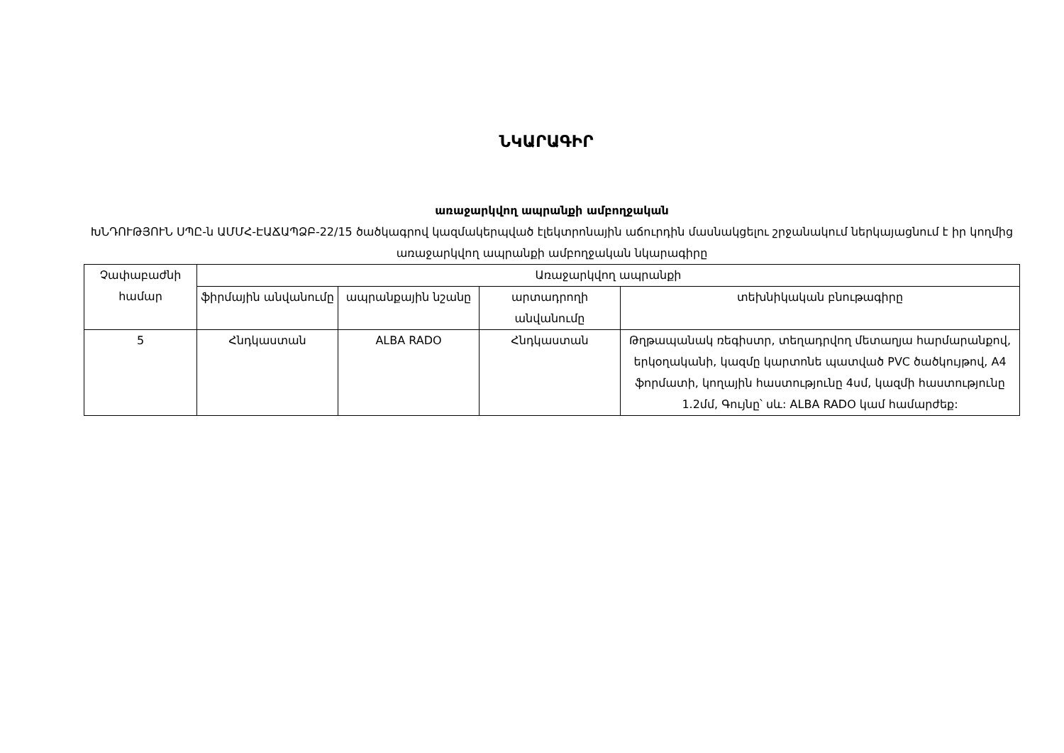ՆԿԱՐԱԳԻՐ
առաջարկվող ապրանքի ամբողջական
ԽՆԴՈՒԹՅՈՒՆ ՍՊԸ-ն ԱՄՄՀ-ԷԱՃԱՊՁԲ-22/15 ծածկագրով կազմակերպված էլեկտրոնային աճուրդին մասնակցելու շրջանակում ներկայացնում է իր կողմից առաջարկվող ապրանքի ամբողջական նկարագիրը
| Չափաբաժնի համար | Առաջարկվող ապրանքի | | | |
| --- | --- | --- | --- | --- |
| | ֆիրմային անվանումը | ապրանքային նշանը | արտադրողի անվանումը | տեխնիկական բնութագիրը |
| 5 | Հնդկաստան | ALBA RADO | Հնդկաստան | Թղթապանակ ռեգիստր, տեղադրվող մետաղյա հարմարանքով, երկօղականի, կազմը կարտոնե պատված PVC ծածկույթով, A4 ֆորմատի, կողային հաստությունը 4սմ, կազմի հաստությունը 1.2մմ, Գույնը՝ սև: ALBA RADO կամ համարժեք: |